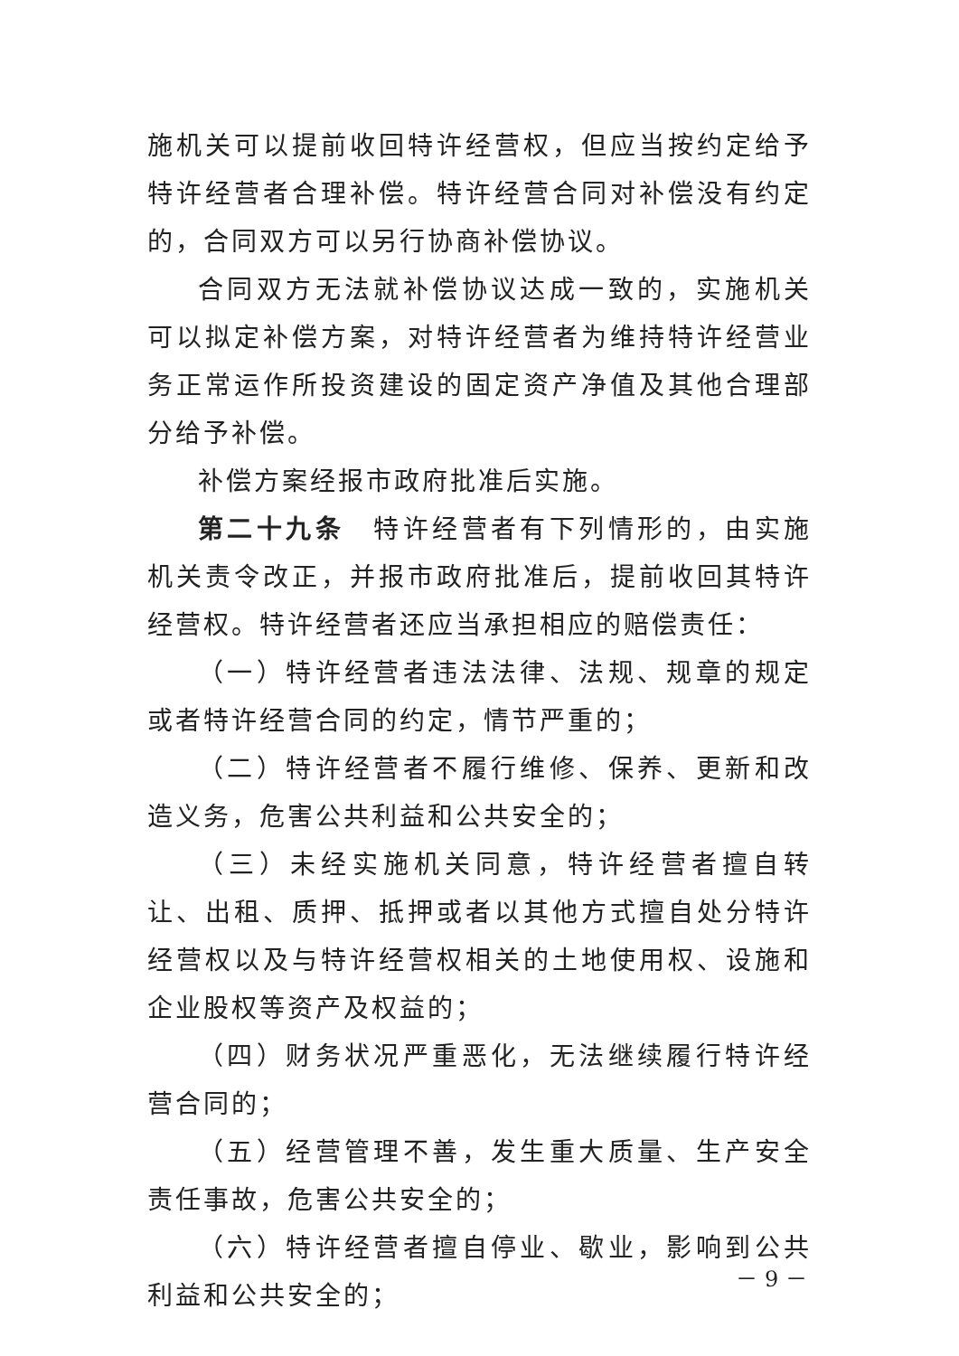施机关可以提前收回特许经营权，但应当按约定给予特许经营者合理补偿。特许经营合同对补偿没有约定的，合同双方可以另行协商补偿协议。
合同双方无法就补偿协议达成一致的，实施机关可以拟定补偿方案，对特许经营者为维持特许经营业务正常运作所投资建设的固定资产净值及其他合理部分给予补偿。
补偿方案经报市政府批准后实施。
第二十九条　特许经营者有下列情形的，由实施机关责令改正，并报市政府批准后，提前收回其特许经营权。特许经营者还应当承担相应的赔偿责任：
（一）特许经营者违法法律、法规、规章的规定或者特许经营合同的约定，情节严重的；
（二）特许经营者不履行维修、保养、更新和改造义务，危害公共利益和公共安全的；
（三）未经实施机关同意，特许经营者擅自转让、出租、质押、抵押或者以其他方式擅自处分特许经营权以及与特许经营权相关的土地使用权、设施和企业股权等资产及权益的；
（四）财务状况严重恶化，无法继续履行特许经营合同的；
（五）经营管理不善，发生重大质量、生产安全责任事故，危害公共安全的；
（六）特许经营者擅自停业、歇业，影响到公共利益和公共安全的；
－ 9 －